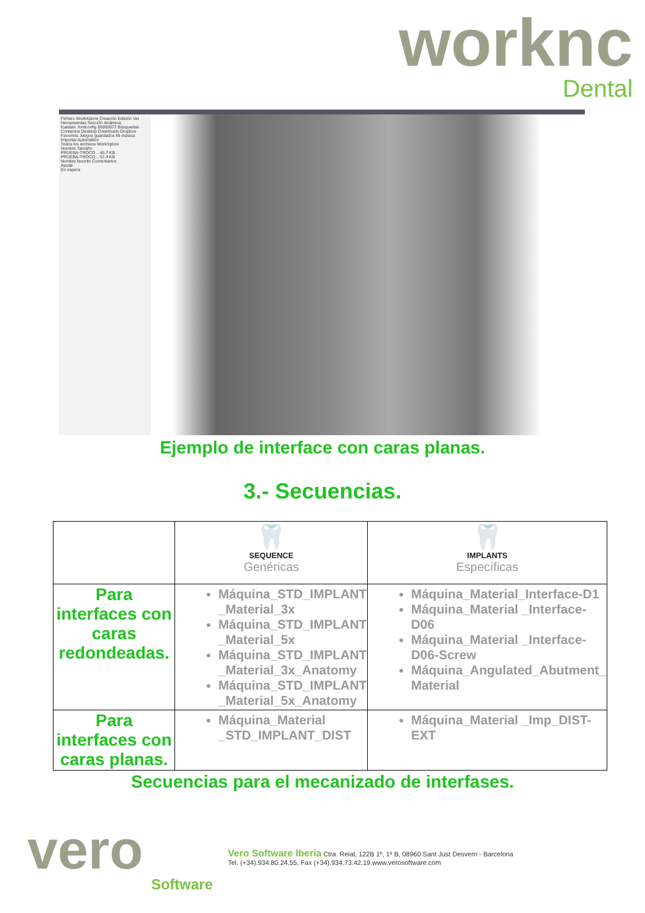worknc
Dental
Fichero WorkXplore Creación Edición Ver Herramientas Sección dinámica
fcatalan .fontconfig 00000072 Búsquedas Contactos Desktop Downloads Dropbox Favoritos Juegos guardados Mi música
Importar Automático
Todos los archivos WorkXplore
Nombre Tamaño
PRUEBA-TROCO... 45,7 KB
PRUEBA-TROCO... 57,4 KB
Nombre favorito Comentarios
Ayuda
En espera
Ejemplo de interface con caras planas.
3.- Secuencias.
| | 🦷 SEQUENCE Genéricas | 🦷 IMPLANTS Específicas |
| --- | --- | --- |
| Para interfaces con caras redondeadas. | Máquina_STD_IMPLANT _Material_3x Máquina_STD_IMPLANT _Material_5x Máquina_STD_IMPLANT _Material_3x_Anatomy Máquina_STD_IMPLANT _Material_5x_Anatomy | Máquina_Material_Interface-D1 Máquina_Material _Interface-D06 Máquina_Material _Interface-D06-Screw Máquina_Angulated_Abutment_ Material |
| Para interfaces con caras planas. | Máquina_Material _STD_IMPLANT_DIST | Máquina_Material _Imp_DIST-EXT |
Secuencias para el mecanizado de interfases.
vero
Software
Vero Software Iberia Ctra. Reial, 122B 1º, 1ª B, 08960 Sant Just Desvern - Barcelona
Tel. (+34).934.80.24.55, Fax (+34).934.73.42.19.www.verosoftware.com